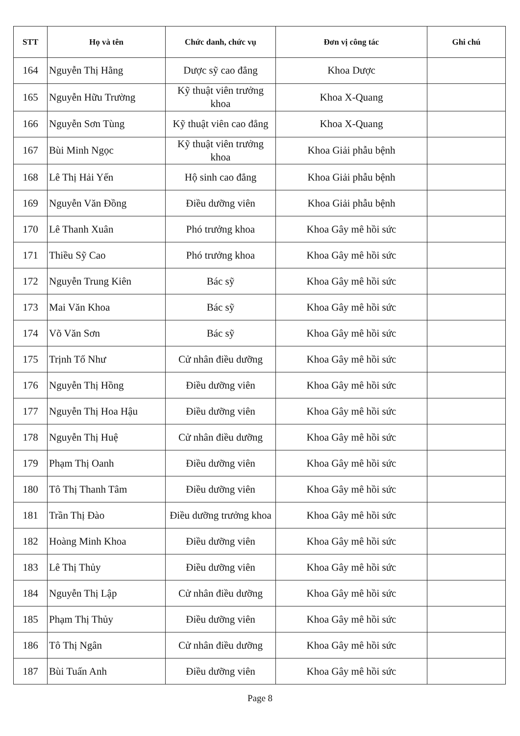| STT | Họ và tên | Chức danh, chức vụ | Đơn vị công tác | Ghi chú |
| --- | --- | --- | --- | --- |
| 164 | Nguyễn Thị Hằng | Dược sỹ cao đẳng | Khoa Dược | |
| 165 | Nguyễn Hữu Trường | Kỹ thuật viên trưởng khoa | Khoa X-Quang | |
| 166 | Nguyễn Sơn Tùng | Kỹ thuật viên cao đẳng | Khoa X-Quang | |
| 167 | Bùi Minh Ngọc | Kỹ thuật viên trưởng khoa | Khoa Giải phẫu bệnh | |
| 168 | Lê Thị Hải Yến | Hộ sinh cao đẳng | Khoa Giải phẫu bệnh | |
| 169 | Nguyễn Văn Đồng | Điều dưỡng viên | Khoa Giải phẫu bệnh | |
| 170 | Lê Thanh Xuân | Phó trưởng khoa | Khoa Gây mê hồi sức | |
| 171 | Thiều Sỹ Cao | Phó trưởng khoa | Khoa Gây mê hồi sức | |
| 172 | Nguyễn Trung Kiên | Bác sỹ | Khoa Gây mê hồi sức | |
| 173 | Mai Văn Khoa | Bác sỹ | Khoa Gây mê hồi sức | |
| 174 | Võ Văn Sơn | Bác sỹ | Khoa Gây mê hồi sức | |
| 175 | Trịnh Tố Như | Cử nhân điều dưỡng | Khoa Gây mê hồi sức | |
| 176 | Nguyễn Thị Hồng | Điều dưỡng viên | Khoa Gây mê hồi sức | |
| 177 | Nguyễn Thị Hoa Hậu | Điều dưỡng viên | Khoa Gây mê hồi sức | |
| 178 | Nguyễn Thị Huệ | Cử nhân điều dưỡng | Khoa Gây mê hồi sức | |
| 179 | Phạm Thị Oanh | Điều dưỡng viên | Khoa Gây mê hồi sức | |
| 180 | Tô Thị Thanh Tâm | Điều dưỡng viên | Khoa Gây mê hồi sức | |
| 181 | Trần Thị Đào | Điều dưỡng trưởng khoa | Khoa Gây mê hồi sức | |
| 182 | Hoàng Minh Khoa | Điều dưỡng viên | Khoa Gây mê hồi sức | |
| 183 | Lê Thị Thủy | Điều dưỡng viên | Khoa Gây mê hồi sức | |
| 184 | Nguyễn Thị Lập | Cử nhân điều dưỡng | Khoa Gây mê hồi sức | |
| 185 | Phạm Thị Thủy | Điều dưỡng viên | Khoa Gây mê hồi sức | |
| 186 | Tô Thị Ngân | Cử nhân điều dưỡng | Khoa Gây mê hồi sức | |
| 187 | Bùi Tuấn Anh | Điều dưỡng viên | Khoa Gây mê hồi sức | |
Page 8